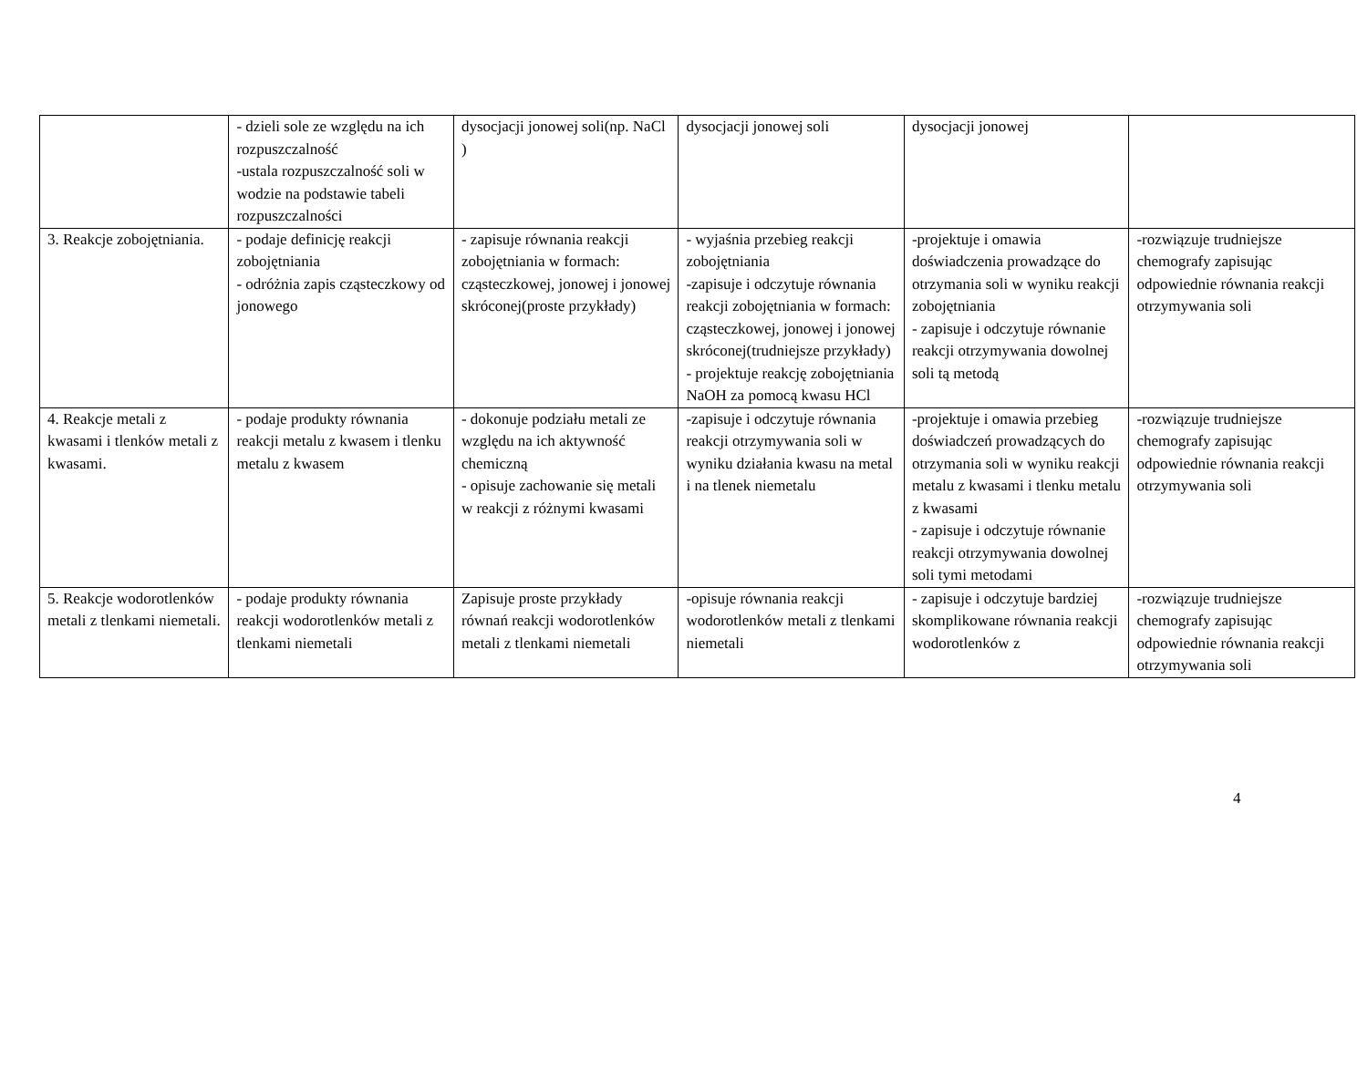| | - dzieli sole ze względu na ich rozpuszczalność -ustala rozpuszczalność soli w wodzie na podstawie tabeli rozpuszczalności | dysocjacji jonowej soli(np. NaCl ) | dysocjacji jonowej soli | dysocjacji jonowej | |
| 3. Reakcje zobojętniania. | - podaje definicję reakcji zobojętniania - odróżnia zapis cząsteczkowy od jonowego | - zapisuje równania reakcji zobojętniania w formach: cząsteczkowej, jonowej i jonowej skróconej(proste przykłady) | - wyjaśnia przebieg reakcji zobojętniania -zapisuje i odczytuje równania reakcji zobojętniania w formach: cząsteczkowej, jonowej i jonowej skróconej(trudniejsze przykłady) - projektuje reakcję zobojętniania NaOH za pomocą kwasu HCl | -projektuje i omawia doświadczenia prowadzące do otrzymania soli w wyniku reakcji zobojętniania - zapisuje i odczytuje równanie reakcji otrzymywania dowolnej soli tą metodą | -rozwiązuje trudniejsze chemografy zapisując odpowiednie równania reakcji otrzymywania soli |
| 4. Reakcje metali z kwasami i tlenków metali z kwasami. | - podaje produkty równania reakcji metalu z kwasem i tlenku metalu z kwasem | - dokonuje podziału metali ze względu na ich aktywność chemiczną - opisuje zachowanie się metali w reakcji z różnymi kwasami | -zapisuje i odczytuje równania reakcji otrzymywania soli w wyniku działania kwasu na metal i na tlenek niemetalu | -projektuje i omawia przebieg doświadczeń prowadzących do otrzymania soli w wyniku reakcji metalu z kwasami i tlenku metalu z kwasami - zapisuje i odczytuje równanie reakcji otrzymywania dowolnej soli tymi metodami | -rozwiązuje trudniejsze chemografy zapisując odpowiednie równania reakcji otrzymywania soli |
| 5. Reakcje wodorotlenków metali z tlenkami niemetali. | - podaje produkty równania reakcji wodorotlenków metali z tlenkami niemetali | Zapisuje proste przykłady równań reakcji wodorotlenków metali z tlenkami niemetali | -opisuje równania reakcji wodorotlenków metali z tlenkami niemetali | - zapisuje i odczytuje bardziej skomplikowane równania reakcji wodorotlenków z | -rozwiązuje trudniejsze chemografy zapisując odpowiednie równania reakcji otrzymywania soli |
4